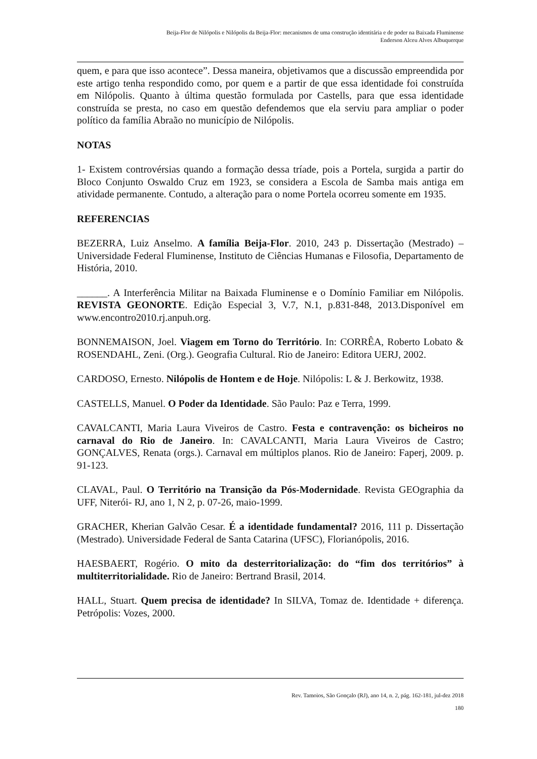Beija-Flor de Nilópolis e Nilópolis da Beija-Flor: mecanismos de uma construção identitária e de poder na Baixada Fluminense
Enderson Alceu Alves Albuquerque
quem, e para que isso acontece”. Dessa maneira, objetivamos que a discussão empreendida por este artigo tenha respondido como, por quem e a partir de que essa identidade foi construída em Nilópolis. Quanto à última questão formulada por Castells, para que essa identidade construída se presta, no caso em questão defendemos que ela serviu para ampliar o poder político da família Abraão no município de Nilópolis.
NOTAS
1- Existem controvérsias quando a formação dessa tríade, pois a Portela, surgida a partir do Bloco Conjunto Oswaldo Cruz em 1923, se considera a Escola de Samba mais antiga em atividade permanente. Contudo, a alteração para o nome Portela ocorreu somente em 1935.
REFERENCIAS
BEZERRA, Luiz Anselmo. A família Beija-Flor. 2010, 243 p. Dissertação (Mestrado) –Universidade Federal Fluminense, Instituto de Ciências Humanas e Filosofia, Departamento de História, 2010.
______. A Interferência Militar na Baixada Fluminense e o Domínio Familiar em Nilópolis. REVISTA GEONORTE. Edição Especial 3, V.7, N.1, p.831-848, 2013.Disponível em www.encontro2010.rj.anpuh.org.
BONNEMAISON, Joel. Viagem em Torno do Território. In: CORRÊA, Roberto Lobato & ROSENDAHL, Zeni. (Org.). Geografia Cultural. Rio de Janeiro: Editora UERJ, 2002.
CARDOSO, Ernesto. Nilópolis de Hontem e de Hoje. Nilópolis: L & J. Berkowitz, 1938.
CASTELLS, Manuel. O Poder da Identidade. São Paulo: Paz e Terra, 1999.
CAVALCANTI, Maria Laura Viveiros de Castro. Festa e contravenção: os bicheiros no carnaval do Rio de Janeiro. In: CAVALCANTI, Maria Laura Viveiros de Castro; GONÇALVES, Renata (orgs.). Carnaval em múltiplos planos. Rio de Janeiro: Faperj, 2009. p. 91-123.
CLAVAL, Paul. O Território na Transição da Pós-Modernidade. Revista GEOgraphia da UFF, Niterói- RJ, ano 1, N 2, p. 07-26, maio-1999.
GRACHER, Kherian Galvão Cesar. É a identidade fundamental? 2016, 111 p. Dissertação (Mestrado). Universidade Federal de Santa Catarina (UFSC), Florianópolis, 2016.
HAESBAERT, Rogério. O mito da desterritorialização: do “fim dos territórios” à multiterritorialidade. Rio de Janeiro: Bertrand Brasil, 2014.
HALL, Stuart. Quem precisa de identidade? In SILVA, Tomaz de. Identidade + diferença. Petrópolis: Vozes, 2000.
Rev. Tamoios, São Gonçalo (RJ), ano 14, n. 2, pág. 162-181, jul-dez 2018
180